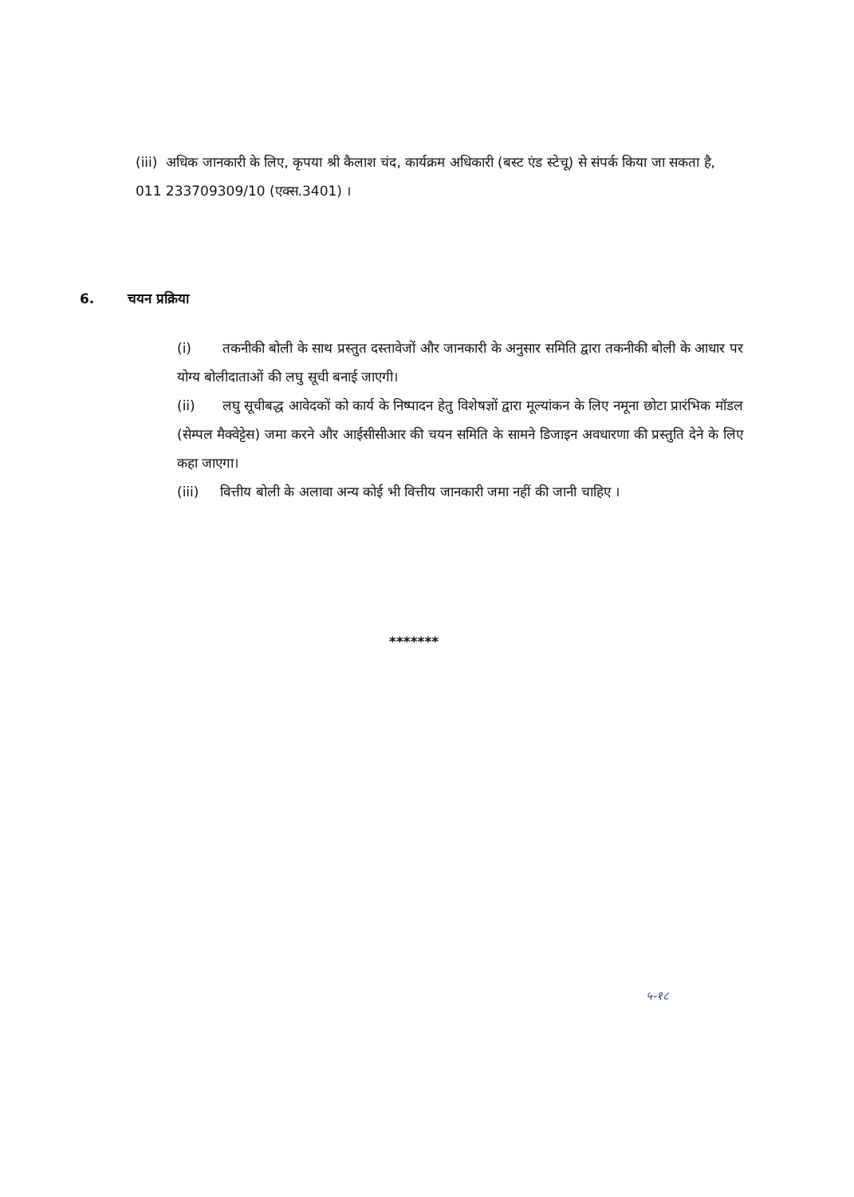(iii) अधिक जानकारी के लिए, कृपया श्री कैलाश चंद, कार्यक्रम अधिकारी (बस्ट एंड स्टेचू) से संपर्क किया जा सकता है, 011 233709309/10 (एक्स.3401) ।
6. चयन प्रक्रिया
(i) तकनीकी बोली के साथ प्रस्तुत दस्तावेजों और जानकारी के अनुसार समिति द्वारा तकनीकी बोली के आधार पर योग्य बोलीदाताओं की लघु सूची बनाई जाएगी।
(ii) लघु सूचीबद्ध आवेदकों को कार्य के निष्पादन हेतु विशेषज्ञों द्वारा मूल्यांकन के लिए नमूना छोटा प्रारंभिक मॉडल (सेम्पल मैक्वेट्टेस) जमा करने और आईसीसीआर की चयन समिति के सामने डिजाइन अवधारणा की प्रस्तुति देने के लिए कहा जाएगा।
(iii) वित्तीय बोली के अलावा अन्य कोई भी वित्तीय जानकारी जमा नहीं की जानी चाहिए ।
*******
५-१८